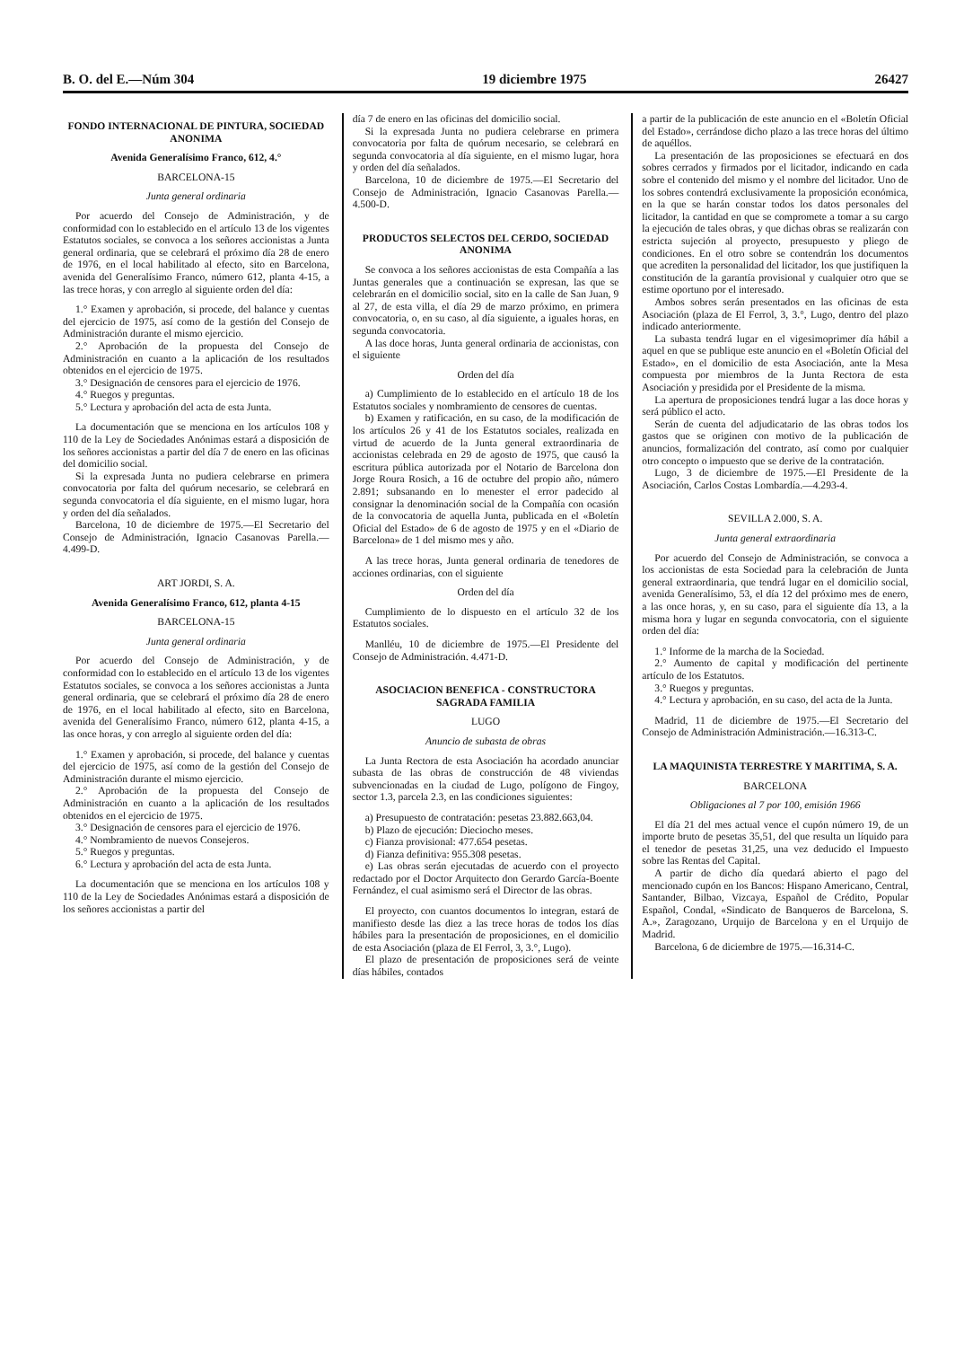B. O. del E.—Núm 304 19 diciembre 1975 26427
FONDO INTERNACIONAL DE PINTURA, SOCIEDAD ANONIMA
Avenida Generalísimo Franco, 612, 4.°
BARCELONA-15
Junta general ordinaria
Por acuerdo del Consejo de Administración, y de conformidad con lo establecido en el artículo 13 de los vigentes Estatutos sociales, se convoca a los señores accionistas a Junta general ordinaria, que se celebrará el próximo día 28 de enero de 1976, en el local habilitado al efecto, sito en Barcelona, avenida del Generalísimo Franco, número 612, planta 4-15, a las trece horas, y con arreglo al siguiente orden del día:
1.° Examen y aprobación, si procede, del balance y cuentas del ejercicio de 1975, así como de la gestión del Consejo de Administración durante el mismo ejercicio.
2.° Aprobación de la propuesta del Consejo de Administración en cuanto a la aplicación de los resultados obtenidos en el ejercicio de 1975.
3.° Designación de censores para el ejercicio de 1976.
4.° Ruegos y preguntas.
5.° Lectura y aprobación del acta de esta Junta.
La documentación que se menciona en los artículos 108 y 110 de la Ley de Sociedades Anónimas estará a disposición de los señores accionistas a partir del día 7 de enero en las oficinas del domicilio social.
Si la expresada Junta no pudiera celebrarse en primera convocatoria por falta del quórum necesario, se celebrará en segunda convocatoria el día siguiente, en el mismo lugar, hora y orden del día señalados.
Barcelona, 10 de diciembre de 1975.—El Secretario del Consejo de Administración, Ignacio Casanovas Parella.—4.499-D.
ART JORDI, S. A.
Avenida Generalísimo Franco, 612, planta 4-15
BARCELONA-15
Junta general ordinaria
Por acuerdo del Consejo de Administración, y de conformidad con lo establecido en el artículo 13 de los vigentes Estatutos sociales, se convoca a los señores accionistas a Junta general ordinaria, que se celebrará el próximo día 28 de enero de 1976, en el local habilitado al efecto, sito en Barcelona, avenida del Generalísimo Franco, número 612, planta 4-15, a las once horas, y con arreglo al siguiente orden del día:
1.° Examen y aprobación, si procede, del balance y cuentas del ejercicio de 1975, así como de la gestión del Consejo de Administración durante el mismo ejercicio.
2.° Aprobación de la propuesta del Consejo de Administración en cuanto a la aplicación de los resultados obtenidos en el ejercicio de 1975.
3.° Designación de censores para el ejercicio de 1976.
4.° Nombramiento de nuevos Consejeros.
5.° Ruegos y preguntas.
6.° Lectura y aprobación del acta de esta Junta.
La documentación que se menciona en los artículos 108 y 110 de la Ley de Sociedades Anónimas estará a disposición de los señores accionistas a partir del
día 7 de enero en las oficinas del domicilio social.
Si la expresada Junta no pudiera celebrarse en primera convocatoria por falta de quórum necesario, se celebrará en segunda convocatoria al día siguiente, en el mismo lugar, hora y orden del día señalados.
Barcelona, 10 de diciembre de 1975.—El Secretario del Consejo de Administración, Ignacio Casanovas Parella.—4.500-D.
PRODUCTOS SELECTOS DEL CERDO, SOCIEDAD ANONIMA
Se convoca a los señores accionistas de esta Compañía a las Juntas generales que a continuación se expresan, las que se celebrarán en el domicilio social, sito en la calle de San Juan, 9 al 27, de esta villa, el día 29 de marzo próximo, en primera convocatoria, o, en su caso, al día siguiente, a iguales horas, en segunda convocatoria.
A las doce horas, Junta general ordinaria de accionistas, con el siguiente
Orden del día
a) Cumplimiento de lo establecido en el artículo 18 de los Estatutos sociales y nombramiento de censores de cuentas.
b) Examen y ratificación, en su caso, de la modificación de los artículos 26 y 41 de los Estatutos sociales, realizada en virtud de acuerdo de la Junta general extraordinaria de accionistas celebrada en 29 de agosto de 1975, que causó la escritura pública autorizada por el Notario de Barcelona don Jorge Roura Rosich, a 16 de octubre del propio año, número 2.891; subsanando en lo menester el error padecido al consignar la denominación social de la Compañía con ocasión de la convocatoria de aquella Junta, publicada en el «Boletín Oficial del Estado» de 6 de agosto de 1975 y en el «Diario de Barcelona» de 1 del mismo mes y año.
A las trece horas, Junta general ordinaria de tenedores de acciones ordinarias, con el siguiente
Orden del día
Cumplimiento de lo dispuesto en el artículo 32 de los Estatutos sociales.
Manlléu, 10 de diciembre de 1975.—El Presidente del Consejo de Administración. 4.471-D.
ASOCIACION BENEFICA - CONSTRUCTORA SAGRADA FAMILIA
LUGO
Anuncio de subasta de obras
La Junta Rectora de esta Asociación ha acordado anunciar subasta de las obras de construcción de 48 viviendas subvencionadas en la ciudad de Lugo, polígono de Fingoy, sector 1.3, parcela 2.3, en las condiciones siguientes:
a) Presupuesto de contratación: pesetas 23.882.663,04.
b) Plazo de ejecución: Dieciocho meses.
c) Fianza provisional: 477.654 pesetas.
d) Fianza definitiva: 955.308 pesetas.
e) Las obras serán ejecutadas de acuerdo con el proyecto redactado por el Doctor Arquitecto don Gerardo García-Boente Fernández, el cual asimismo será el Director de las obras.
El proyecto, con cuantos documentos lo integran, estará de manifiesto desde las diez a las trece horas de todos los días hábiles para la presentación de proposiciones, en el domicilio de esta Asociación (plaza de El Ferrol, 3, 3.°, Lugo).
El plazo de presentación de proposiciones será de veinte días hábiles, contados
a partir de la publicación de este anuncio en el «Boletín Oficial del Estado», cerrándose dicho plazo a las trece horas del último de aquéllos.
La presentación de las proposiciones se efectuará en dos sobres cerrados y firmados por el licitador, indicando en cada sobre el contenido del mismo y el nombre del licitador. Uno de los sobres contendrá exclusivamente la proposición económica, en la que se harán constar todos los datos personales del licitador, la cantidad en que se compromete a tomar a su cargo la ejecución de tales obras, y que dichas obras se realizarán con estricta sujeción al proyecto, presupuesto y pliego de condiciones. En el otro sobre se contendrán los documentos que acrediten la personalidad del licitador, los que justifiquen la constitución de la garantía provisional y cualquier otro que se estime oportuno por el interesado.
Ambos sobres serán presentados en las oficinas de esta Asociación (plaza de El Ferrol, 3, 3.°, Lugo, dentro del plazo indicado anteriormente.
La subasta tendrá lugar en el vigesimoprimer día hábil a aquel en que se publique este anuncio en el «Boletín Oficial del Estado», en el domicilio de esta Asociación, ante la Mesa compuesta por miembros de la Junta Rectora de esta Asociación y presidida por el Presidente de la misma.
La apertura de proposiciones tendrá lugar a las doce horas y será público el acto.
Serán de cuenta del adjudicatario de las obras todos los gastos que se originen con motivo de la publicación de anuncios, formalización del contrato, así como por cualquier otro concepto o impuesto que se derive de la contratación.
Lugo, 3 de diciembre de 1975.—El Presidente de la Asociación, Carlos Costas Lombardía.—4.293-4.
SEVILLA 2.000, S. A.
Junta general extraordinaria
Por acuerdo del Consejo de Administración, se convoca a los accionistas de esta Sociedad para la celebración de Junta general extraordinaria, que tendrá lugar en el domicilio social, avenida Generalísimo, 53, el día 12 del próximo mes de enero, a las once horas, y, en su caso, para el siguiente día 13, a la misma hora y lugar en segunda convocatoria, con el siguiente orden del día:
1.° Informe de la marcha de la Sociedad.
2.° Aumento de capital y modificación del pertinente artículo de los Estatutos.
3.° Ruegos y preguntas.
4.° Lectura y aprobación, en su caso, del acta de la Junta.
Madrid, 11 de diciembre de 1975.—El Secretario del Consejo de Administración Administración.—16.313-C.
LA MAQUINISTA TERRESTRE Y MARITIMA, S. A.
BARCELONA
Obligaciones al 7 por 100, emisión 1966
El día 21 del mes actual vence el cupón número 19, de un importe bruto de pesetas 35,51, del que resulta un líquido para el tenedor de pesetas 31,25, una vez deducido el Impuesto sobre las Rentas del Capital.
A partir de dicho día quedará abierto el pago del mencionado cupón en los Bancos: Hispano Americano, Central, Santander, Bilbao, Vizcaya, Español de Crédito, Popular Español, Condal, «Sindicato de Banqueros de Barcelona, S. A.», Zaragozano, Urquijo de Barcelona y en el Urquijo de Madrid.
Barcelona, 6 de diciembre de 1975.—16.314-C.